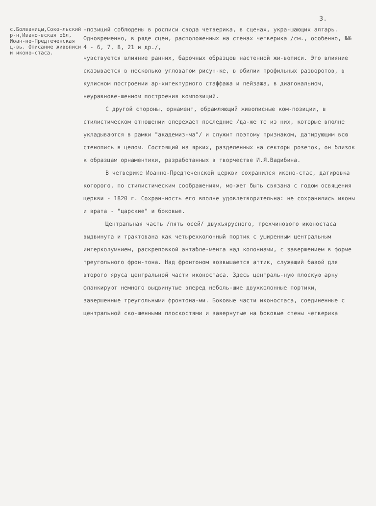3.
с.Болваницы,Соко-льский р-н,Ивано-вская обл, Иоан-но-Предтеченская ц-вь. Описание живописи и иконо-стаса.
-позиций соблюдены в росписи свода четверика, в сценах, укра-шающих алтарь. Одновременно, в ряде сцен, расположенных на стенах четверика /см., особенно, №№ 4 - 6, 7, 8, 21 и др./,
чувствуется влияние ранних, барочных образцов настенной жи-вописи. Это влияние сказывается в несколько угловатом рисун-ке, в обилии профильных разворотов, в кулисном построении ар-хитектурного стаффажа и пейзажа, в диагональном, неуравнове-шенном построения композиций.
С другой стороны, орнамент, обрамляющий живописные ком-позиции, в стилистическом отношении опережает последние /да-же те из них, которые вполне укладываются в рамки "академиз-ма"/ и служит поэтому признаком, датирующим всю стенопись в целом. Состоящий из ярких, разделенных на секторы розеток, он близок к образцам орнаментики, разработанных в творчестве И.Я.Вадибина.
В четверике Иоанно-Предтеченской церкви сохранился иконо-стас, датировка которого, по стилистическим соображениям, мо-жет быть связана с годом освящения церкви - 1820 г. Сохран-ность его вполне удовлетворительна: не сохранились иконы и врата - "царские" и боковые.
Центральная часть /пять осей/ двухъярусного, трехчинового иконостаса выдвинута и трактована как четырехколонный портик с уширенным центральным интерколумнием, раскреповкой антабле-мента над колоннами, с завершением в форме треугольного фрон-тона. Над фронтоном возвышается аттик, служащий базой для второго яруса центральной части иконостаса. Здесь централь-ную плоскую арку фланкируют немного выдвинутые вперед неболь-шие двухколонные портики, завершенные треугольными фронтона-ми. Боковые части иконостаса, соединенные с центральной ско-шенными плоскостями и завернутые на боковые стены четверика